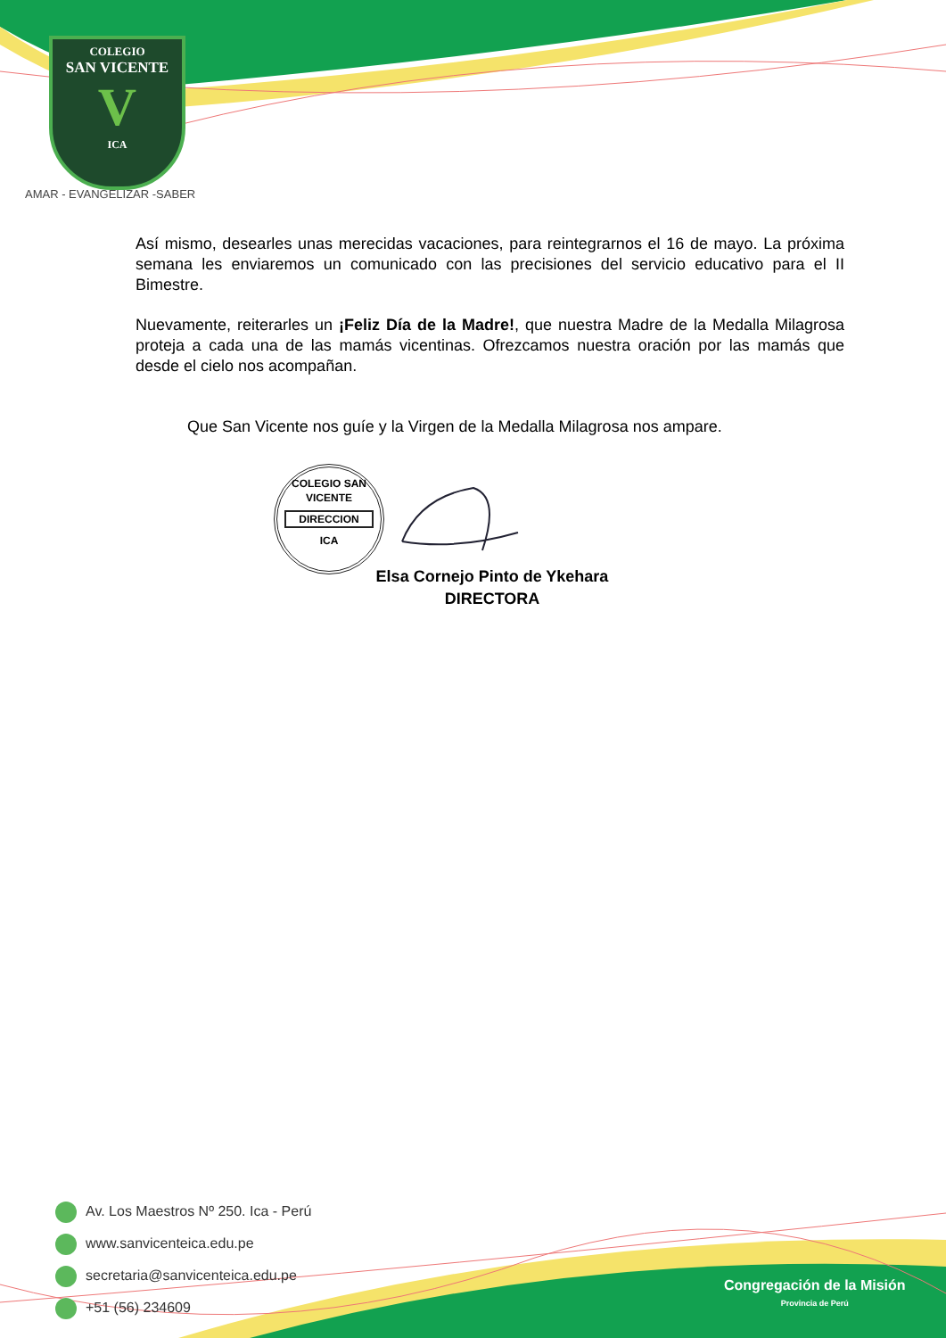COLEGIO
SAN VICENTE
V
ICA
AMAR - EVANGELIZAR -SABER
Así mismo, desearles unas merecidas vacaciones, para reintegrarnos el 16 de mayo. La próxima semana les enviaremos un comunicado con las precisiones del servicio educativo para el II Bimestre.
Nuevamente, reiterarles un ¡Feliz Día de la Madre!, que nuestra Madre de la Medalla Milagrosa proteja a cada una de las mamás vicentinas. Ofrezcamos nuestra oración por las mamás que desde el cielo nos acompañan.
Que San Vicente nos guíe y la Virgen de la Medalla Milagrosa nos ampare.
COLEGIO SAN VICENTE
DIRECCION
ICA
Elsa Cornejo Pinto de Ykehara
DIRECTORA
Av. Los Maestros Nº 250. Ica - Perú
www.sanvicenteica.edu.pe
secretaria@sanvicenteica.edu.pe
+51 (56) 234609
Congregación de la Misión
Provincia de Perú